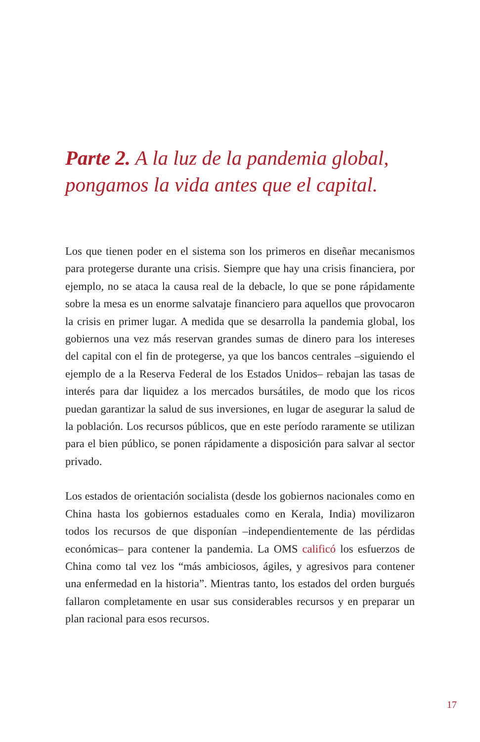Parte 2. A la luz de la pandemia global, pongamos la vida antes que el capital.
Los que tienen poder en el sistema son los primeros en diseñar mecanismos para protegerse durante una crisis. Siempre que hay una crisis financiera, por ejemplo, no se ataca la causa real de la debacle, lo que se pone rápidamente sobre la mesa es un enorme salvataje financiero para aquellos que provocaron la crisis en primer lugar. A medida que se desarrolla la pandemia global, los gobiernos una vez más reservan grandes sumas de dinero para los intereses del capital con el fin de protegerse, ya que los bancos centrales –siguiendo el ejemplo de a la Reserva Federal de los Estados Unidos– rebajan las tasas de interés para dar liquidez a los mercados bursátiles, de modo que los ricos puedan garantizar la salud de sus inversiones, en lugar de asegurar la salud de la población. Los recursos públicos, que en este período raramente se utilizan para el bien público, se ponen rápidamente a disposición para salvar al sector privado.
Los estados de orientación socialista (desde los gobiernos nacionales como en China hasta los gobiernos estaduales como en Kerala, India) movilizaron todos los recursos de que disponían –independientemente de las pérdidas económicas– para contener la pandemia. La OMS calificó los esfuerzos de China como tal vez los “más ambiciosos, ágiles, y agresivos para contener una enfermedad en la historia”. Mientras tanto, los estados del orden burgués fallaron completamente en usar sus considerables recursos y en preparar un plan racional para esos recursos.
17